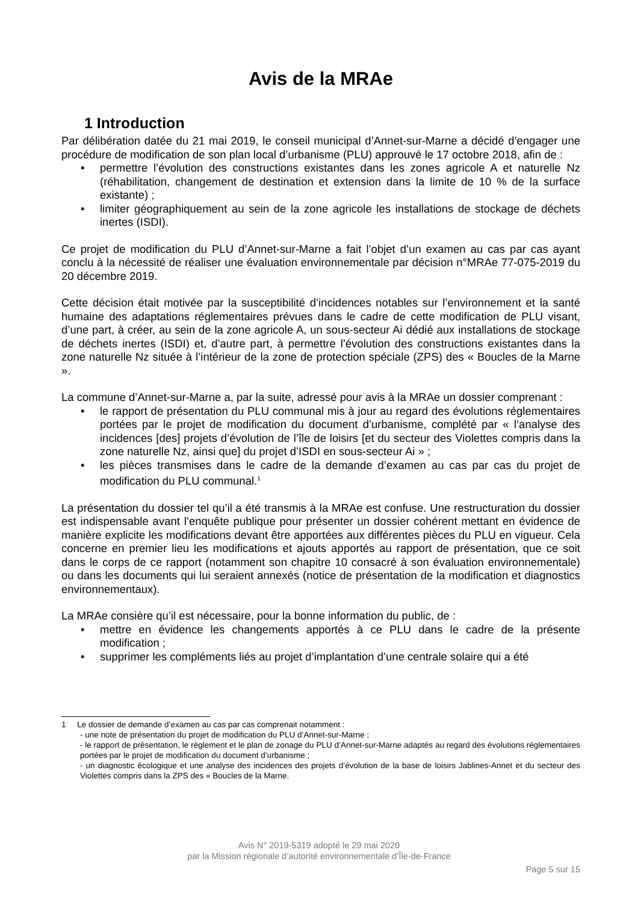Avis de la MRAe
1 Introduction
Par délibération datée du 21 mai 2019, le conseil municipal d’Annet-sur-Marne a décidé d’engager une procédure de modification de son plan local d’urbanisme (PLU) approuvé le 17 octobre 2018, afin de :
• permettre l’évolution des constructions existantes dans les zones agricole A et naturelle Nz (réhabilitation, changement de destination et extension dans la limite de 10 % de la surface existante) ;
• limiter géographiquement au sein de la zone agricole les installations de stockage de déchets inertes (ISDI).
Ce projet de modification du PLU d’Annet-sur-Marne a fait l’objet d’un examen au cas par cas ayant conclu à la nécessité de réaliser une évaluation environnementale par décision n°MRAe 77-075-2019 du 20 décembre 2019.
Cette décision était motivée par la susceptibilité d’incidences notables sur l’environnement et la santé humaine des adaptations réglementaires prévues dans le cadre de cette modification de PLU visant, d’une part, à créer, au sein de la zone agricole A, un sous-secteur Ai dédié aux installations de stockage de déchets inertes (ISDI) et, d’autre part, à permettre l’évolution des constructions existantes dans la zone naturelle Nz située à l’intérieur de la zone de protection spéciale (ZPS) des « Boucles de la Marne ».
La commune d’Annet-sur-Marne a, par la suite, adressé pour avis à la MRAe un dossier comprenant :
• le rapport de présentation du PLU communal mis à jour au regard des évolutions réglementaires portées par le projet de modification du document d’urbanisme, complété par « l’analyse des incidences [des] projets d’évolution de l’île de loisirs [et du secteur des Violettes compris dans la zone naturelle Nz, ainsi que] du projet d’ISDI en sous-secteur Ai » ;
• les pièces transmises dans le cadre de la demande d’examen au cas par cas du projet de modification du PLU communal.<sup>1</sup>
La présentation du dossier tel qu’il a été transmis à la MRAe est confuse. Une restructuration du dossier est indispensable avant l’enquête publique pour présenter un dossier cohérent mettant en évidence de manière explicite les modifications devant être apportées aux différentes pièces du PLU en vigueur. Cela concerne en premier lieu les modifications et ajouts apportés au rapport de présentation, que ce soit dans le corps de ce rapport (notamment son chapitre 10 consacré à son évaluation environnementale) ou dans les documents qui lui seraient annexés (notice de présentation de la modification et diagnostics environnementaux).
La MRAe consière qu’il est nécessaire, pour la bonne information du public, de :
• mettre en évidence les changements apportés à ce PLU dans le cadre de la présente modification ;
• supprimer les compléments liés au projet d’implantation d’une centrale solaire qui a été
1 Le dossier de demande d’examen au cas par cas comprenait notamment :
- une note de présentation du projet de modification du PLU d’Annet-sur-Marne ;
- le rapport de présentation, le règlement et le plan de zonage du PLU d’Annet-sur-Marne adaptés au regard des évolutions réglementaires portées par le projet de modification du document d’urbanisme ;
- un diagnostic écologique et une analyse des incidences des projets d’évolution de la base de loisirs Jablines-Annet et du secteur des Violettes compris dans la ZPS des « Boucles de la Marne.
Avis N° 2019-5319 adopté le 29 mai 2020
par la Mission régionale d’autorité environnementale d’Île-de-France
Page 5 sur 15